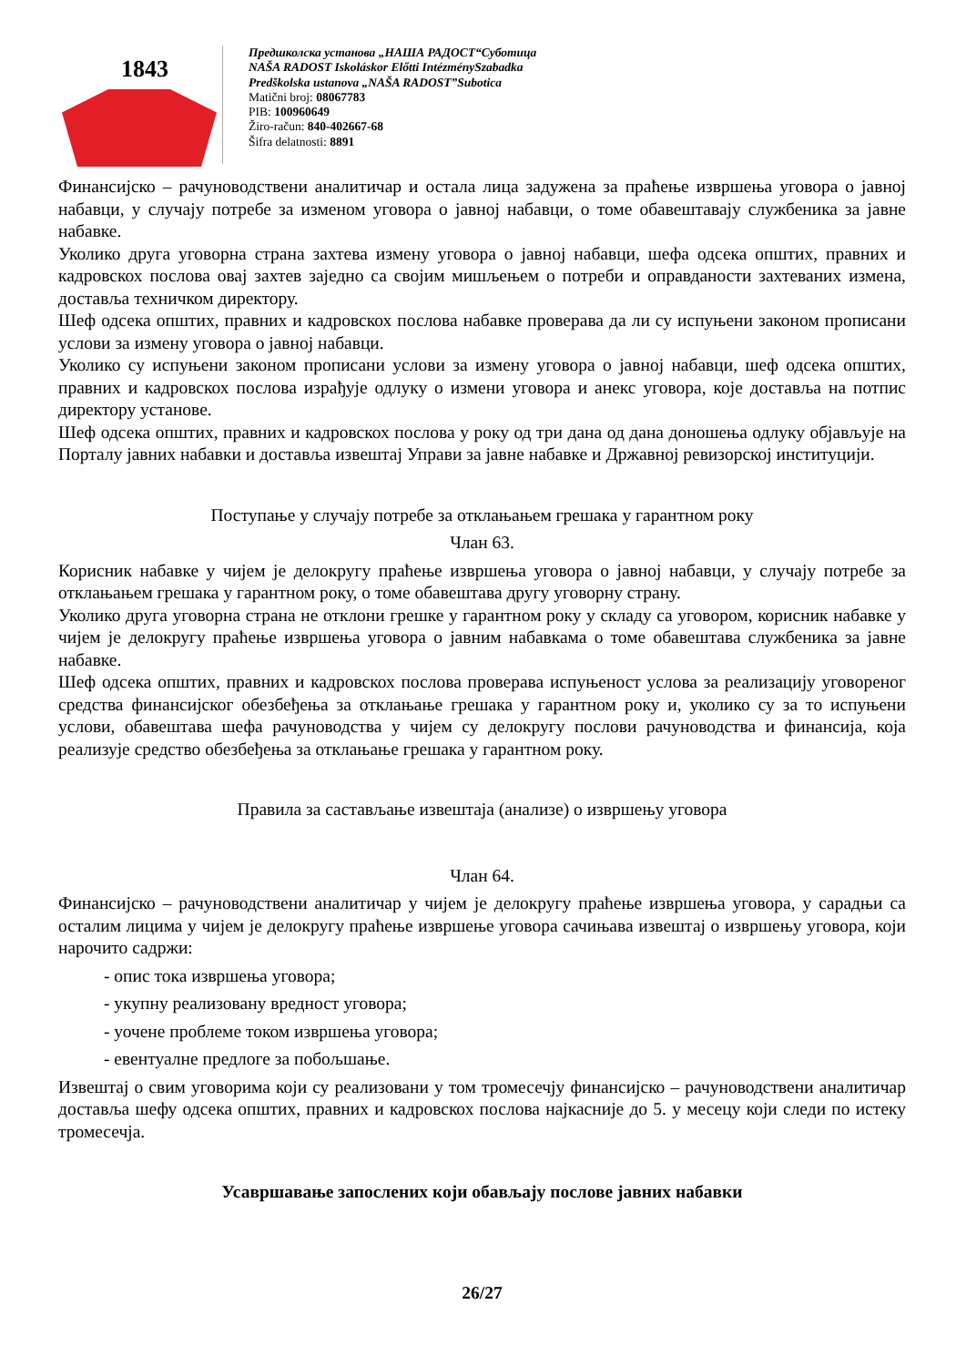1843
Предшколска установа „НАША РАДОСТ“Суботица
NAŠA RADOST Iskoláskor Előtti IntézménySzabadka
Predškolska ustanova „NAŠA RADOST”Subotica
Matični broj: 08067783
PIB: 100960649
Žiro-račun: 840-402667-68
Šifra delatnosti: 8891
Финансијско – рачуноводствени аналитичар и остала лица задужена за праћење извршења уговора о јавној набавци, у случају потребе за изменом уговора о јавној набавци, о томе обавештавају службеника за јавне набавке.
Уколико друга уговорна страна захтева измену уговора о јавној набавци, шефа одсека општих, правних и кадровскох послова овај захтев заједно са својим мишљењем о потреби и оправданости захтеваних измена, доставља техничком директору.
Шеф одсека општих, правних и кадровскох послова набавке проверава да ли су испуњени законом прописани услови за измену уговора о јавној набавци.
Уколико су испуњени законом прописани услови за измену уговора о јавној набавци, шеф одсека општих, правних и кадровскох послова израђује одлуку о измени уговора и анекс уговора, које доставља на потпис директору установе.
Шеф одсека општих, правних и кадровскох послова у року од три дана од дана доношења одлуку објављује на Порталу јавних набавки и доставља извештај Управи за јавне набавке и Државној ревизорској институцији.
Поступање у случају потребе за отклањањем грешака у гарантном року
Члан 63.
Корисник набавке у чијем је делокругу праћење извршења уговора о јавној набавци, у случају потребе за отклањањем грешака у гарантном року, о томе обавештава другу уговорну страну.
Уколико друга уговорна страна не отклони грешке у гарантном року у складу са уговором, корисник набавке у чијем је делокругу праћење извршења уговора о јавним набавкама о томе обавештава службеника за јавне набавке.
Шеф одсека општих, правних и кадровскох послова проверава испуњеност услова за реализацију уговореног средства финансијског обезбеђења за отклањање грешака у гарантном року и, уколико су за то испуњени услови, обавештава шефа рачуноводства у чијем су делокругу послови рачуноводства и финансија, која реализује средство обезбеђења за отклањање грешака у гарантном року.
Правила за састављање извештаја (анализе) о извршењу уговора
Члан 64.
Финансијско – рачуноводствени аналитичар у чијем је делокругу праћење извршења уговора, у сарадњи са осталим лицима у чијем је делокругу праћење извршење уговора сачињава извештај о извршењу уговора, који нарочито садржи:
- опис тока извршења уговора;
- укупну реализовану вредност уговора;
- уочене проблеме током извршења уговора;
- евентуалне предлоге за побољшање.
Извештај о свим уговорима који су реализовани у том тромесечју финансијско – рачуноводствени аналитичар доставља шефу одсека општих, правних и кадровскох послова најкасније до 5. у месецу који следи по истеку тромесечја.
Усавршавање запослених који обављају послове јавних набавки
26/27